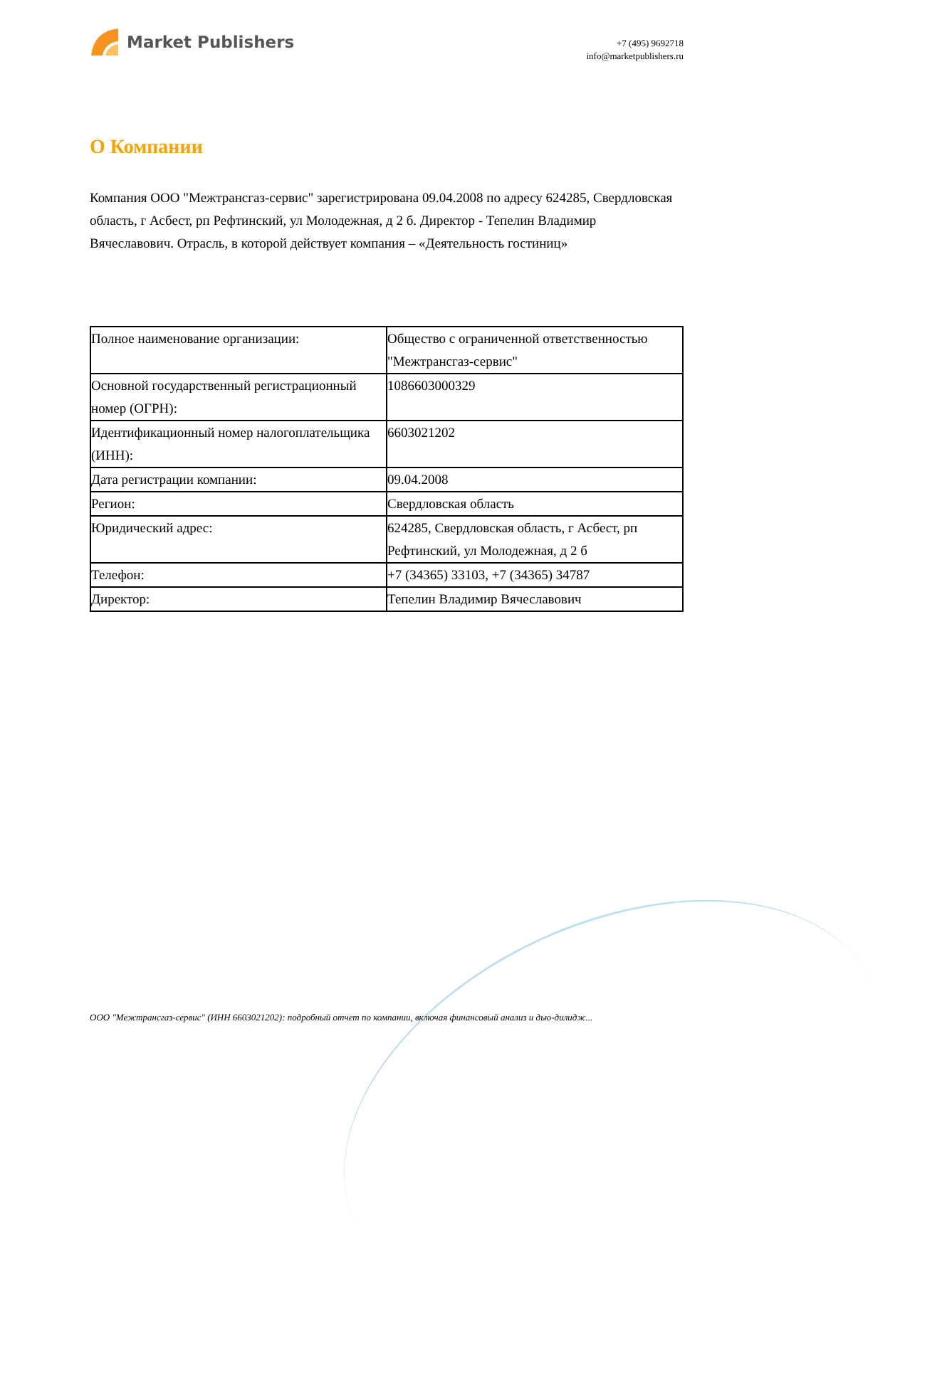Market Publishers
+7 (495) 9692718
info@marketpublishers.ru
О Компании
Компания ООО "Межтрансгаз-сервис" зарегистрирована 09.04.2008 по адресу 624285, Свердловская область, г Асбест, рп Рефтинский, ул Молодежная, д 2 б. Директор - Тепелин Владимир Вячеславович. Отрасль, в которой действует компания – «Деятельность гостиниц»
| Полное наименование организации: | Общество с ограниченной ответственностью "Межтрансгаз-сервис" |
| Основной государственный регистрационный номер (ОГРН): | 1086603000329 |
| Идентификационный номер налогоплательщика (ИНН): | 6603021202 |
| Дата регистрации компании: | 09.04.2008 |
| Регион: | Свердловская область |
| Юридический адрес: | 624285, Свердловская область, г Асбест, рп Рефтинский, ул Молодежная, д 2 б |
| Телефон: | +7 (34365) 33103, +7 (34365) 34787 |
| Директор: | Тепелин Владимир Вячеславович |
ООО "Межтрансгаз-сервис" (ИНН 6603021202): подробный отчет по компании, включая финансовый анализ и дью-дилидж...